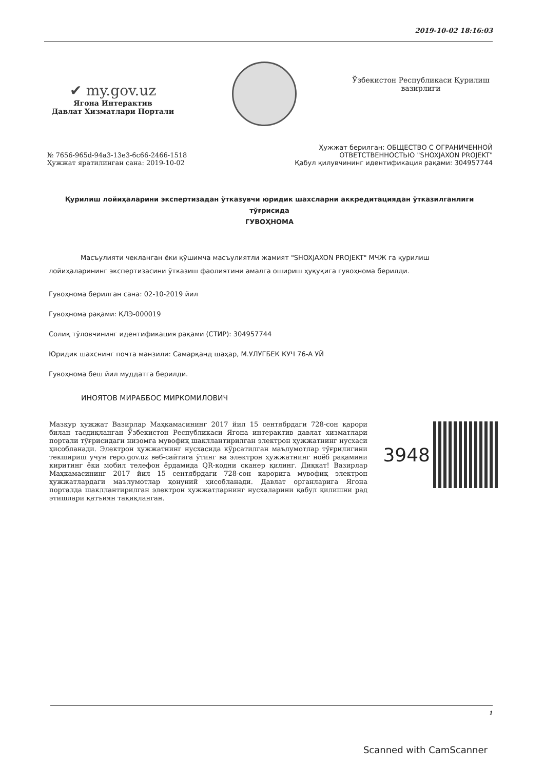2019-10-02 18:16:03
✔ my.gov.uz
Ягона Интерактив
Давлат Хизматлари Портали
Ўзбекистон Республикаси Қурилиш
вазирлиги
№ 7656-965d-94a3-13e3-6c66-2466-1518
Ҳужжат яратилинган сана: 2019-10-02
Ҳужжат берилган: ОБЩЕСТВО С ОГРАНИЧЕННОЙ
ОТВЕТСТВЕННОСТЬЮ "SHOXJAXON PROJEKT"
Қабул қилувчининг идентификация рақами: 304957744
Қурилиш лойиҳаларини экспертизадан ўтказувчи юридик шахсларни аккредитациядан ўтказилганлиги
тўғрисида
ГУВОҲНОМА
Масъулияти чекланган ёки қўшимча масъулиятли жамият "SHOXJAXON PROJEKT" МЧЖ га қурилиш лойиҳаларининг экспертизасини ўтказиш фаолиятини амалга ошириш ҳуқуқига гувоҳнома берилди.
Гувоҳнома берилган сана: 02-10-2019 йил
Гувоҳнома рақами: ҚЛЭ-000019
Солиқ тўловчининг идентификация рақами (СТИР): 304957744
Юридик шахснинг почта манзили: Самарқанд шаҳар, М.УЛУГБЕК КУЧ 76-А УЙ
Гувоҳнома беш йил муддатга берилди.
ИНОЯТОВ МИРАББОС МИРКОМИЛОВИЧ
Мазкур ҳужжат Вазирлар Маҳкамасининг 2017 йил 15 сентябрдаги 728-сон қарори билан тасдиқланган Ўзбекистон Республикаси Ягона интерактив давлат хизматлари портали тўғрисидаги низомга мувофиқ шакллантирилган электрон ҳужжатнинг нусхаси ҳисобланади. Электрон ҳужжатнинг нусхасида кўрсатилган маълумотлар тўғрилигини текшириш учун repo.gov.uz веб-сайтига ўтинг ва электрон ҳужжатнинг ноёб рақамини киритинг ёки мобил телефон ёрдамида QR-кодни сканер қилинг. Диққат! Вазирлар Маҳкамасининг 2017 йил 15 сентябрдаги 728-сон қарорига мувофиқ электрон ҳужжатлардаги маълумотлар қонуний ҳисобланади. Давлат органларига Ягона порталда шакллантирилган электрон ҳужжатларнинг нусхаларини қабул қилишни рад этишлари қатъиян тақиқланган.
3948
1
Scanned with CamScanner